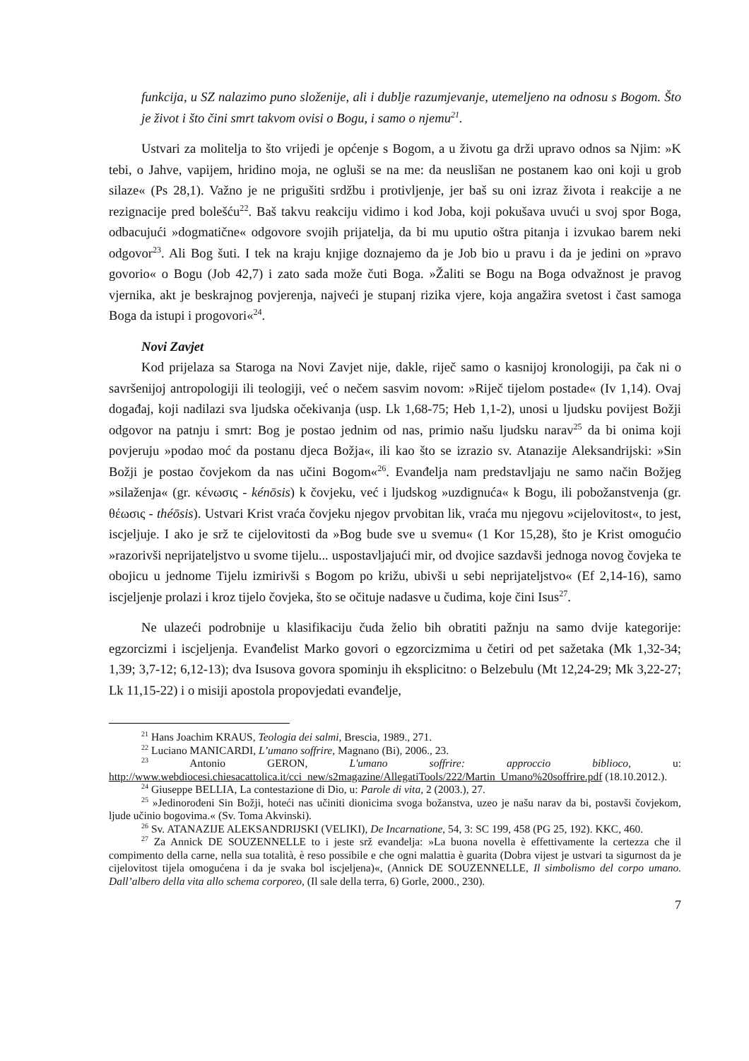funkcija, u SZ nalazimo puno složenije, ali i dublje razumjevanje, utemeljeno na odnosu s Bogom. Što je život i što čini smrt takvom ovisi o Bogu, i samo o njemu<sup>21</sup>.
Ustvari za molitelja to što vrijedi je općenje s Bogom, a u životu ga drži upravo odnos sa Njim: »K tebi, o Jahve, vapijem, hridino moja, ne ogluši se na me: da neuslišan ne postanem kao oni koji u grob silaze« (Ps 28,1). Važno je ne prigušiti srdžbu i protivljenje, jer baš su oni izraz života i reakcije a ne rezignacije pred bolešću<sup>22</sup>. Baš takvu reakciju vidimo i kod Joba, koji pokušava uvući u svoj spor Boga, odbacujući »dogmatične« odgovore svojih prijatelja, da bi mu uputio oštra pitanja i izvukao barem neki odgovor<sup>23</sup>. Ali Bog šuti. I tek na kraju knjige doznajemo da je Job bio u pravu i da je jedini on »pravo govorio« o Bogu (Job 42,7) i zato sada može čuti Boga. »Žaliti se Bogu na Boga odvažnost je pravog vjernika, akt je beskrajnog povjerenja, najveći je stupanj rizika vjere, koja angažira svetost i čast samoga Boga da istupi i progovori«<sup>24</sup>.
Novi Zavjet
Kod prijelaza sa Staroga na Novi Zavjet nije, dakle, riječ samo o kasnijoj kronologiji, pa čak ni o savršenijoj antropologiji ili teologiji, već o nečem sasvim novom: »Riječ tijelom postade« (Iv 1,14). Ovaj događaj, koji nadilazi sva ljudska očekivanja (usp. Lk 1,68-75; Heb 1,1-2), unosi u ljudsku povijest Božji odgovor na patnju i smrt: Bog je postao jednim od nas, primio našu ljudsku narav<sup>25</sup> da bi onima koji povjeruju »podao moć da postanu djeca Božja«, ili kao što se izrazio sv. Atanazije Aleksandrijski: »Sin Božji je postao čovjekom da nas učini Bogom«<sup>26</sup>. Evanđelja nam predstavljaju ne samo način Božjeg »silaženja« (gr. κένωσις - kénōsis) k čovjeku, već i ljudskog »uzdignuća« k Bogu, ili pobožanstvenja (gr. θέωσις - théōsis). Ustvari Krist vraća čovjeku njegov prvobitan lik, vraća mu njegovu »cijelovitost«, to jest, iscjeljuje. I ako je srž te cijelovitosti da »Bog bude sve u svemu« (1 Kor 15,28), što je Krist omogućio »razorivši neprijateljstvo u svome tijelu... uspostavljajući mir, od dvojice sazdavši jednoga novog čovjeka te obojicu u jednome Tijelu izmirivši s Bogom po križu, ubivši u sebi neprijateljstvo« (Ef 2,14-16), samo iscjeljenje prolazi i kroz tijelo čovjeka, što se očituje nadasve u čudima, koje čini Isus<sup>27</sup>.
Ne ulazeći podrobnije u klasifikaciju čuda želio bih obratiti pažnju na samo dvije kategorije: egzorcizmi i iscjeljenja. Evanđelist Marko govori o egzorcizmima u četiri od pet sažetaka (Mk 1,32-34; 1,39; 3,7-12; 6,12-13); dva Isusova govora spominju ih eksplicitno: o Belzebulu (Mt 12,24-29; Mk 3,22-27; Lk 11,15-22) i o misiji apostola propovjedati evanđelje,
<sup>21</sup> Hans Joachim KRAUS, Teologia dei salmi, Brescia, 1989., 271.
<sup>22</sup> Luciano MANICARDI, L’umano soffrire, Magnano (Bi), 2006., 23.
<sup>23</sup> Antonio GERON, L'umano soffrire: approccio biblioco, u: http://www.webdiocesi.chiesacattolica.it/cci_new/s2magazine/AllegatiTools/222/Martin_Umano%20soffrire.pdf (18.10.2012.).
<sup>24</sup> Giuseppe BELLIA, La contestazione di Dio, u: Parole di vita, 2 (2003.), 27.
<sup>25</sup> »Jedinorođeni Sin Božji, hoteći nas učiniti dionicima svoga božanstva, uzeo je našu narav da bi, postavši čovjekom, ljude učinio bogovima.« (Sv. Toma Akvinski).
<sup>26</sup> Sv. ATANAZIJE ALEKSANDRIJSKI (VELIKI), De Incarnatione, 54, 3: SC 199, 458 (PG 25, 192). KKC, 460.
<sup>27</sup> Za Annick DE SOUZENNELLE to i jeste srž evanđelja: »La buona novella è effettivamente la certezza che il compimento della carne, nella sua totalità, è reso possibile e che ogni malattia è guarita (Dobra vijest je ustvari ta sigurnost da je cijelovitost tijela omogućena i da je svaka bol iscjeljena)«, (Annick DE SOUZENNELLE, Il simbolismo del corpo umano. Dall’albero della vita allo schema corporeo, (Il sale della terra, 6) Gorle, 2000., 230).
7